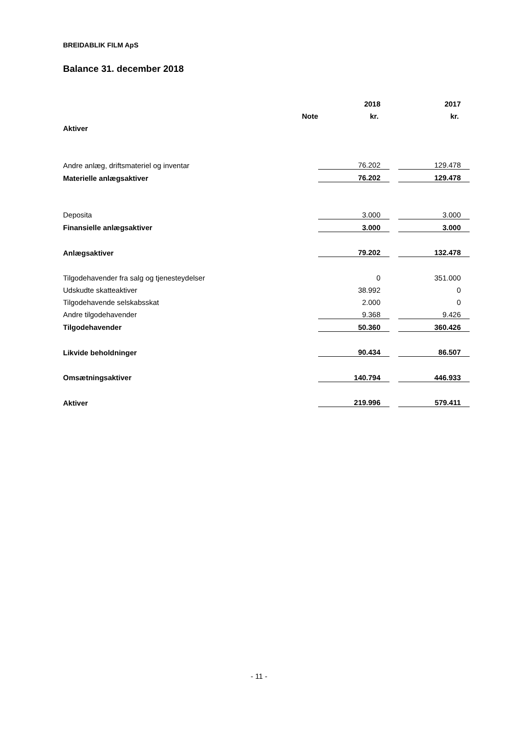BREIDABLIK FILM ApS
Balance 31. december 2018
| | | 2018 | | 2017 |
| --- | --- | --- | --- | --- |
| | Note | kr. | | kr. |
| Aktiver | | | | |
| Andre anlæg, driftsmateriel og inventar | | 76.202 | | 129.478 |
| Materielle anlægsaktiver | | 76.202 | | 129.478 |
| Deposita | | 3.000 | | 3.000 |
| Finansielle anlægsaktiver | | 3.000 | | 3.000 |
| Anlægsaktiver | | 79.202 | | 132.478 |
| Tilgodehavender fra salg og tjenesteydelser | | 0 | | 351.000 |
| Udskudte skatteaktiver | | 38.992 | | 0 |
| Tilgodehavende selskabsskat | | 2.000 | | 0 |
| Andre tilgodehavender | | 9.368 | | 9.426 |
| Tilgodehavender | | 50.360 | | 360.426 |
| Likvide beholdninger | | 90.434 | | 86.507 |
| Omsætningsaktiver | | 140.794 | | 446.933 |
| Aktiver | | 219.996 | | 579.411 |
- 11 -